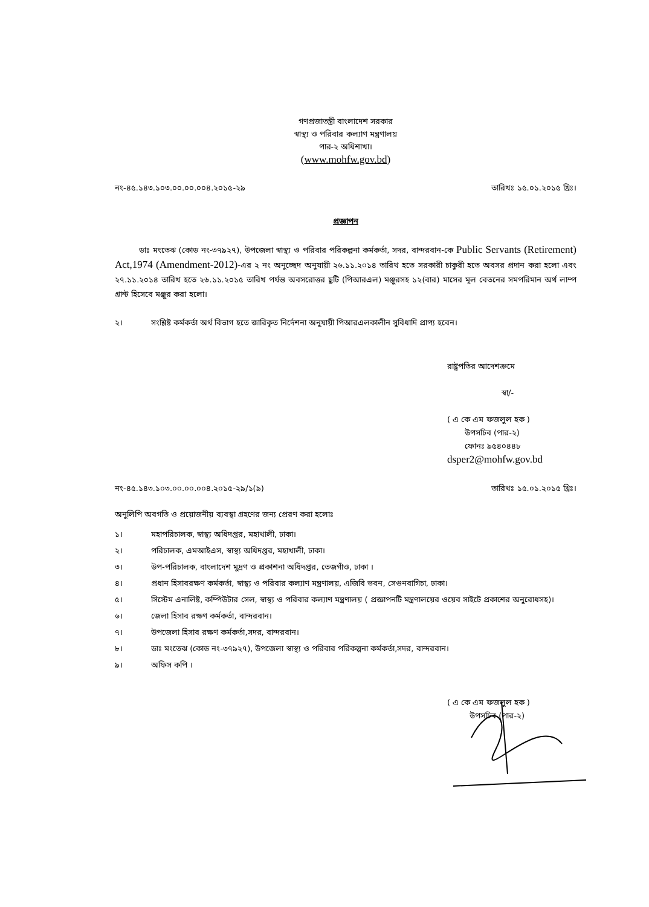গণপ্রজাতন্ত্রী বাংলাদেশ সরকার
স্বাস্থ্য ও পরিবার কল্যাণ মন্ত্রণালয়
পার-২ অধিশাখা।
(www.mohfw.gov.bd)
নং-৪৫.১৪৩.১০৩.০০.০০.০০৪.২০১৫-২৯ তারিখঃ ১৫.০১.২০১৫ খ্রিঃ।
প্রজ্ঞাপন
ডাঃ মংতেঝ (কোড নং-৩৭৯২৭), উপজেলা স্বাস্থ্য ও পরিবার পরিকল্পনা কর্মকর্তা, সদর, বান্দরবান-কে Public Servants (Retirement) Act,1974 (Amendment-2012)-এর ২ নং অনুচ্ছেদ অনুযায়ী ২৬.১১.২০১৪ তারিখ হতে সরকারী চাকুরী হতে অবসর প্রদান করা হলো এবং ২৭.১১.২০১৪ তারিখ হতে ২৬.১১.২০১৫ তারিখ পর্যন্ত অবসরোত্তর ছুটি (পিআরএল) মঞ্জুরসহ ১২(বার) মাসের মূল বেতনের সমপরিমান অর্থ লাম্প গ্রান্ট হিসেবে মঞ্জুর করা হলো।
২। সংশ্লিষ্ট কর্মকর্তা অর্থ বিভাগ হতে জারিকৃত নির্দেশনা অনুযায়ী পিআরএলকালীন সুবিধাদি প্রাপ্য হবেন।
রাষ্ট্রপতির আদেশক্রমে
স্বা/-
( এ কে এম ফজলুল হক )
উপসচিব (পার-২)
ফোনঃ ৯৫৪০৪৪৮
dsper2@mohfw.gov.bd
নং-৪৫.১৪৩.১০৩.০০.০০.০০৪.২০১৫-২৯/১(৯) তারিখঃ ১৫.০১.২০১৫ খ্রিঃ।
অনুলিপি অবগতি ও প্রয়োজনীয় ব্যবস্থা গ্রহণের জন্য প্রেরণ করা হলোঃ
১। মহাপরিচালক, স্বাস্থ্য অধিদপ্তর, মহাখালী, ঢাকা।
২। পরিচালক, এমআইএস, স্বাস্থ্য অধিদপ্তর, মহাখালী, ঢাকা।
৩। উপ-পরিচালক, বাংলাদেশ মুদ্রণ ও প্রকাশনা অধিদপ্তর, তেজগাঁও, ঢাকা ।
৪। প্রধান হিসাবরক্ষণ কর্মকর্তা, স্বাস্থ্য ও পরিবার কল্যাণ মন্ত্রণালয়, এজিবি ভবন, সেগুনবাগিচা, ঢাকা।
৫। সিস্টেম এনালিষ্ট, কম্পিউটার সেল, স্বাস্থ্য ও পরিবার কল্যাণ মন্ত্রণালয় ( প্রজ্ঞাপনটি মন্ত্রণালয়ের ওয়েব সাইটে প্রকাশের অনুরোধসহ)।
৬। জেলা হিসাব রক্ষণ কর্মকর্তা, বান্দরবান।
৭। উপজেলা হিসাব রক্ষণ কর্মকর্তা,সদর, বান্দরবান।
৮। ডাঃ মংতেঝ (কোড নং-৩৭৯২৭), উপজেলা স্বাস্থ্য ও পরিবার পরিকল্পনা কর্মকর্তা,সদর, বান্দরবান।
৯। অফিস কপি ।
( এ কে এম ফজলুল হক )
উপসচিব (পার-২)